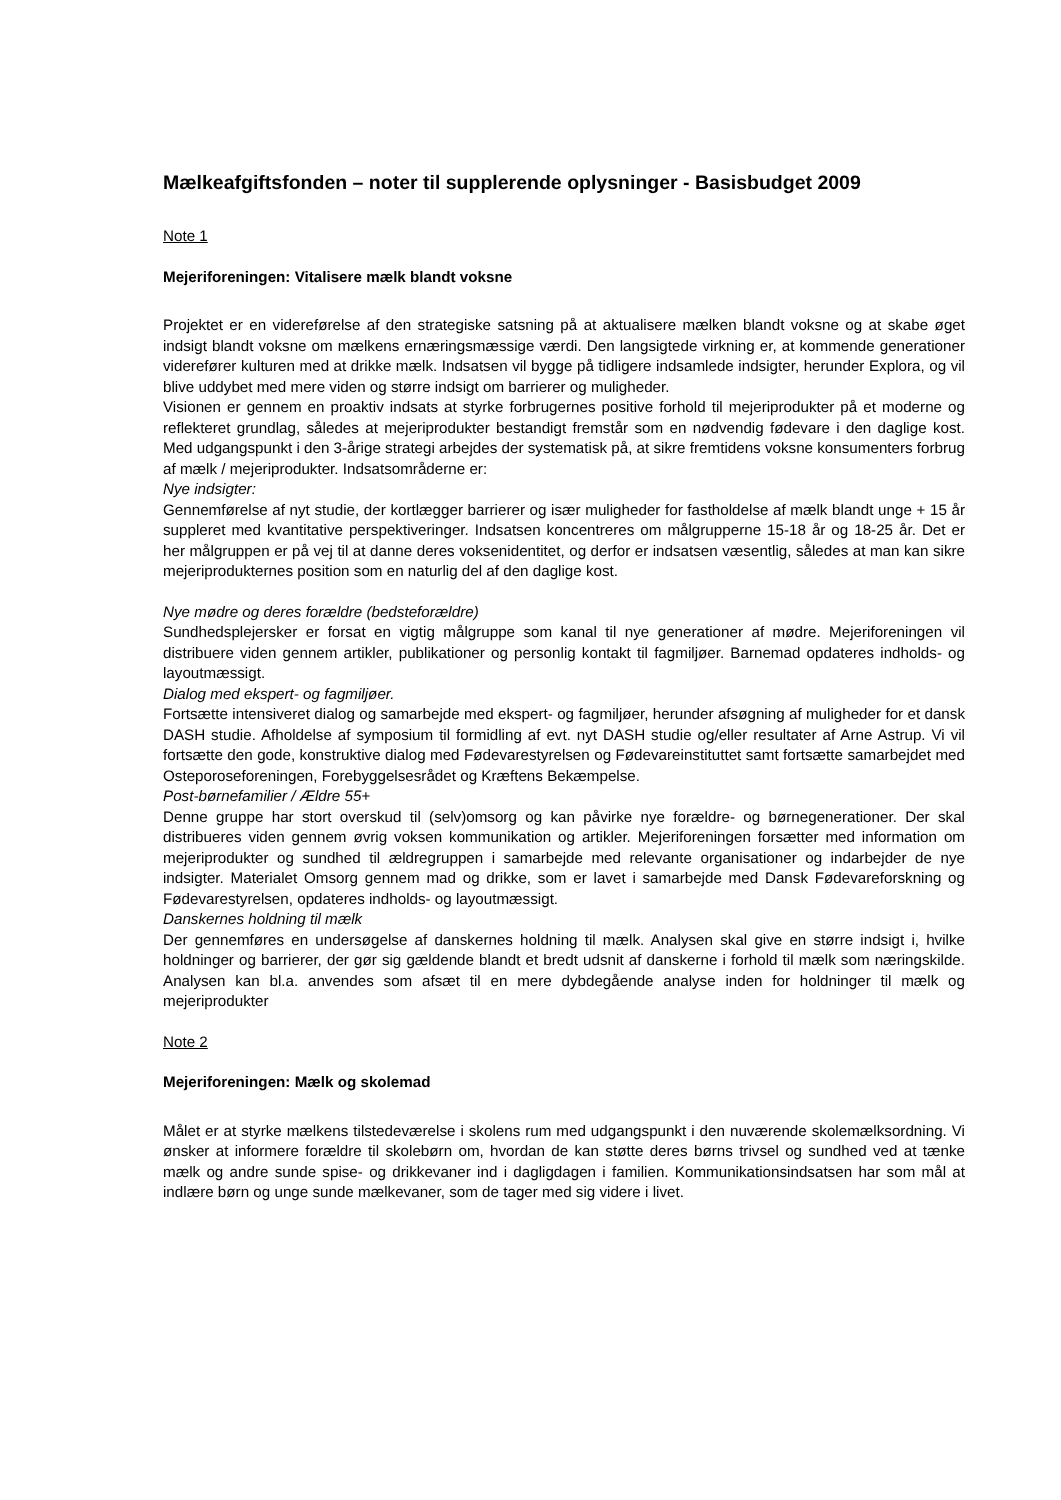Mælkeafgiftsfonden – noter til supplerende oplysninger - Basisbudget 2009
Note 1
Mejeriforeningen: Vitalisere mælk blandt voksne
Projektet er en videreførelse af den strategiske satsning på at aktualisere mælken blandt voksne og at skabe øget indsigt blandt voksne om mælkens ernæringsmæssige værdi. Den langsigtede virkning er, at kommende generationer viderefører kulturen med at drikke mælk. Indsatsen vil bygge på tidligere indsamlede indsigter, herunder Explora, og vil blive uddybet med mere viden og større indsigt om barrierer og muligheder.
Visionen er gennem en proaktiv indsats at styrke forbrugernes positive forhold til mejeriprodukter på et moderne og reflekteret grundlag, således at mejeriprodukter bestandigt fremstår som en nødvendig fødevare i den daglige kost. Med udgangspunkt i den 3-årige strategi arbejdes der systematisk på, at sikre fremtidens voksne konsumenters forbrug af mælk / mejeriprodukter. Indsatsområderne er:
Nye indsigter:
Gennemførelse af nyt studie, der kortlægger barrierer og især muligheder for fastholdelse af mælk blandt unge + 15 år suppleret med kvantitative perspektiveringer. Indsatsen koncentreres om målgrupperne 15-18 år og 18-25 år. Det er her målgruppen er på vej til at danne deres voksenidentitet, og derfor er indsatsen væsentlig, således at man kan sikre mejeriprodukternes position som en naturlig del af den daglige kost.
Nye mødre og deres forældre (bedsteforældre)
Sundhedsplejersker er forsat en vigtig målgruppe som kanal til nye generationer af mødre. Mejeriforeningen vil distribuere viden gennem artikler, publikationer og personlig kontakt til fagmiljøer. Barnemad opdateres indholds- og layoutmæssigt.
Dialog med ekspert- og fagmiljøer.
Fortsætte intensiveret dialog og samarbejde med ekspert- og fagmiljøer, herunder afsøgning af muligheder for et dansk DASH studie. Afholdelse af symposium til formidling af evt. nyt DASH studie og/eller resultater af Arne Astrup. Vi vil fortsætte den gode, konstruktive dialog med Fødevarestyrelsen og Fødevareinstituttet samt fortsætte samarbejdet med Osteporoseforeningen, Forebyggelsesrådet og Kræftens Bekæmpelse.
Post-børnefamilier / Ældre 55+
Denne gruppe har stort overskud til (selv)omsorg og kan påvirke nye forældre- og børnegenerationer. Der skal distribueres viden gennem øvrig voksen kommunikation og artikler. Mejeriforeningen forsætter med information om mejeriprodukter og sundhed til ældregruppen i samarbejde med relevante organisationer og indarbejder de nye indsigter. Materialet Omsorg gennem mad og drikke, som er lavet i samarbejde med Dansk Fødevareforskning og Fødevarestyrelsen, opdateres indholds- og layoutmæssigt.
Danskernes holdning til mælk
Der gennemføres en undersøgelse af danskernes holdning til mælk. Analysen skal give en større indsigt i, hvilke holdninger og barrierer, der gør sig gældende blandt et bredt udsnit af danskerne i forhold til mælk som næringskilde. Analysen kan bl.a. anvendes som afsæt til en mere dybdegående analyse inden for holdninger til mælk og mejeriprodukter
Note 2
Mejeriforeningen: Mælk og skolemad
Målet er at styrke mælkens tilstedeværelse i skolens rum med udgangspunkt i den nuværende skolemælksordning. Vi ønsker at informere forældre til skolebørn om, hvordan de kan støtte deres børns trivsel og sundhed ved at tænke mælk og andre sunde spise- og drikkevaner ind i dagligdagen i familien. Kommunikationsindsatsen har som mål at indlære børn og unge sunde mælkevaner, som de tager med sig videre i livet.